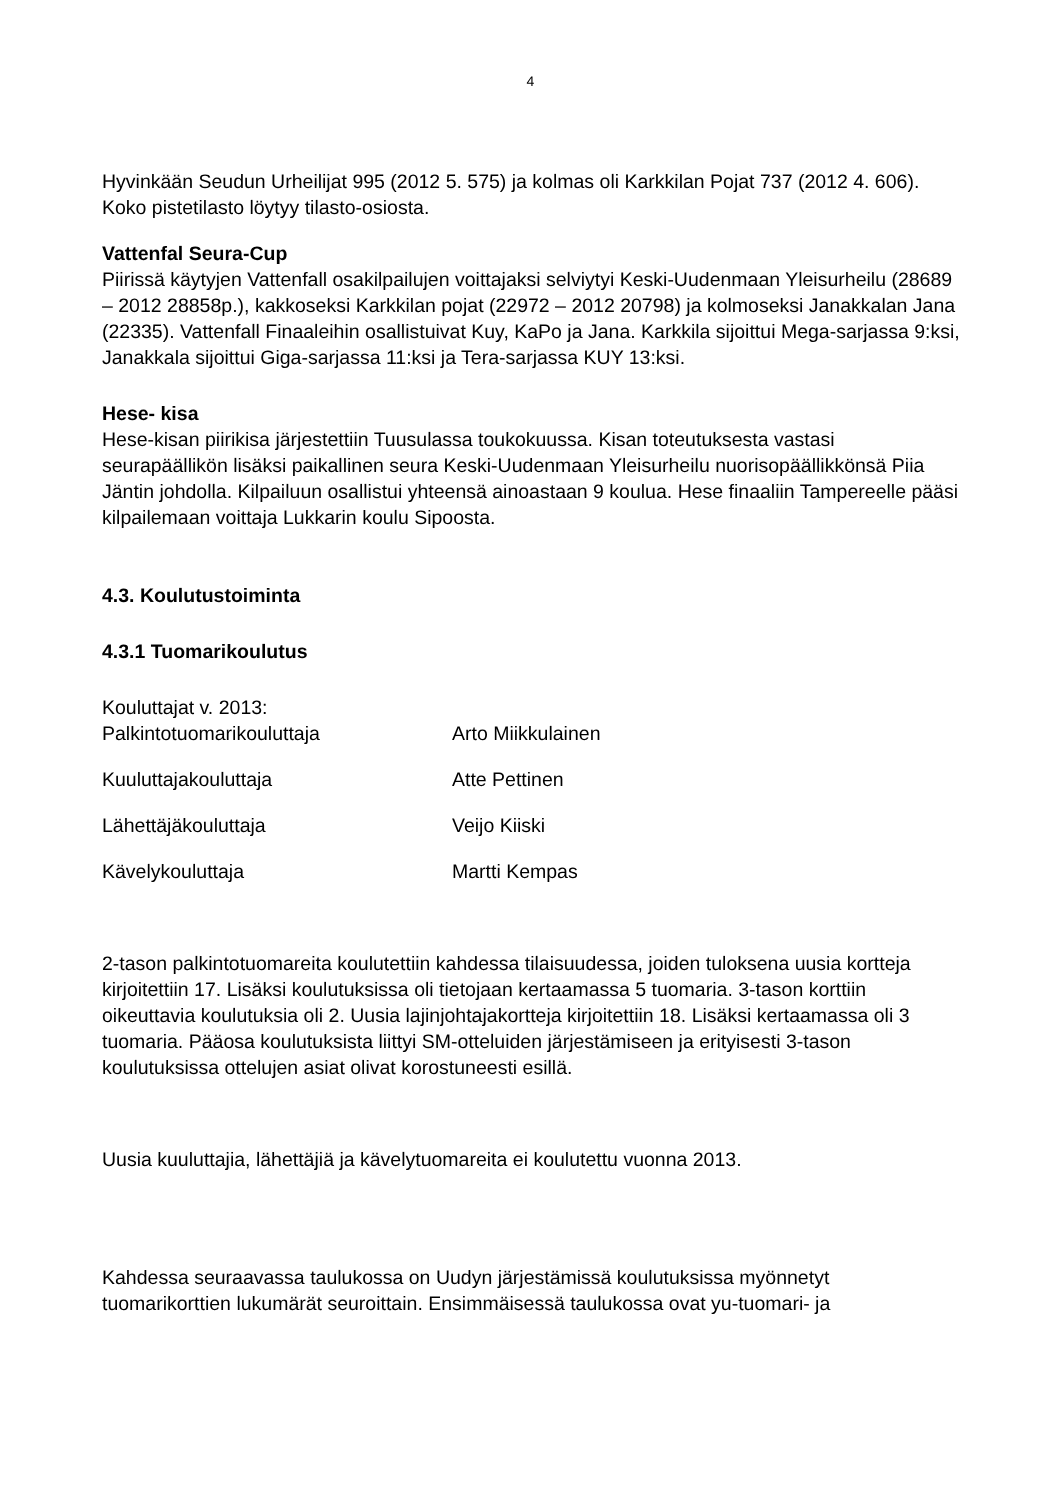4
Hyvinkään Seudun Urheilijat 995 (2012 5. 575) ja kolmas oli Karkkilan Pojat 737 (2012 4. 606). Koko pistetilasto löytyy tilasto-osiosta.
Vattenfal Seura-Cup
Piirissä käytyjen Vattenfall osakilpailujen voittajaksi selviytyi Keski-Uudenmaan Yleisurheilu (28689 – 2012 28858p.), kakkoseksi Karkkilan pojat (22972 – 2012 20798) ja kolmoseksi Janakkalan Jana (22335). Vattenfall Finaaleihin osallistuivat Kuy, KaPo ja Jana. Karkkila sijoittui Mega-sarjassa 9:ksi, Janakkala sijoittui Giga-sarjassa 11:ksi ja Tera-sarjassa KUY 13:ksi.
Hese- kisa
Hese-kisan piirikisa järjestettiin Tuusulassa toukokuussa. Kisan toteutuksesta vastasi seurapäällikön lisäksi paikallinen seura Keski-Uudenmaan Yleisurheilu nuorisopäällikkönsä Piia Jäntin johdolla. Kilpailuun osallistui yhteensä ainoastaan 9 koulua. Hese finaaliin Tampereelle pääsi kilpailemaan voittaja Lukkarin koulu Sipoosta.
4.3. Koulutustoiminta
4.3.1 Tuomarikoulutus
Kouluttajat v. 2013:
Palkintotuomarikouluttaja Arto Miikkulainen
Kuuluttajakouluttaja Atte Pettinen
Lähettäjäkouluttaja Veijo Kiiski
Kävelykouluttaja Martti Kempas
2-tason palkintotuomareita koulutettiin kahdessa tilaisuudessa, joiden tuloksena uusia kortteja kirjoitettiin 17. Lisäksi koulutuksissa oli tietojaan kertaamassa 5 tuomaria. 3-tason korttiin oikeuttavia koulutuksia oli 2. Uusia lajinjohtajakortteja kirjoitettiin 18. Lisäksi kertaamassa oli 3 tuomaria. Pääosa koulutuksista liittyi SM-otteluiden järjestämiseen ja erityisesti 3-tason koulutuksissa ottelujen asiat olivat korostuneesti esillä.
Uusia kuuluttajia, lähettäjiä ja kävelytuomareita ei koulutettu vuonna 2013.
Kahdessa seuraavassa taulukossa on Uudyn järjestämissä koulutuksissa myönnetyt tuomarikorttien lukumärät seuroittain. Ensimmäisessä taulukossa ovat yu-tuomari- ja